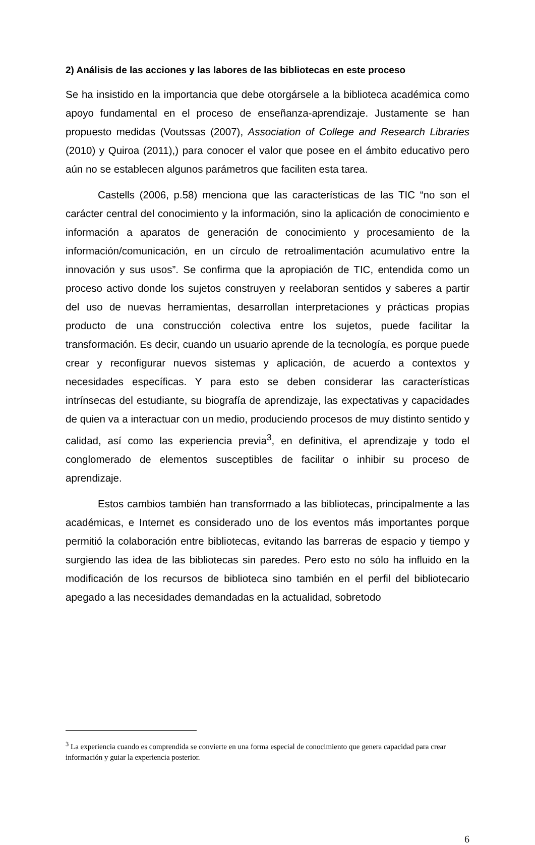2) Análisis de las acciones y las labores de las bibliotecas en este proceso
Se ha insistido en la importancia que debe otorgársele a la biblioteca académica como apoyo fundamental en el proceso de enseñanza-aprendizaje. Justamente se han propuesto medidas (Voutssas (2007), Association of College and Research Libraries (2010) y Quiroa (2011),) para conocer el valor que posee en el ámbito educativo pero aún no se establecen algunos parámetros que faciliten esta tarea.
Castells (2006, p.58) menciona que las características de las TIC “no son el carácter central del conocimiento y la información, sino la aplicación de conocimiento e información a aparatos de generación de conocimiento y procesamiento de la información/comunicación, en un círculo de retroalimentación acumulativo entre la innovación y sus usos”. Se confirma que la apropiación de TIC, entendida como un proceso activo donde los sujetos construyen y reelaboran sentidos y saberes a partir del uso de nuevas herramientas, desarrollan interpretaciones y prácticas propias producto de una construcción colectiva entre los sujetos, puede facilitar la transformación. Es decir, cuando un usuario aprende de la tecnología, es porque puede crear y reconfigurar nuevos sistemas y aplicación, de acuerdo a contextos y necesidades específicas. Y para esto se deben considerar las características intrínsecas del estudiante, su biografía de aprendizaje, las expectativas y capacidades de quien va a interactuar con un medio, produciendo procesos de muy distinto sentido y calidad, así como las experiencia previa<sup>3</sup>, en definitiva, el aprendizaje y todo el conglomerado de elementos susceptibles de facilitar o inhibir su proceso de aprendizaje.
Estos cambios también han transformado a las bibliotecas, principalmente a las académicas, e Internet es considerado uno de los eventos más importantes porque permitió la colaboración entre bibliotecas, evitando las barreras de espacio y tiempo y surgiendo las idea de las bibliotecas sin paredes. Pero esto no sólo ha influido en la modificación de los recursos de biblioteca sino también en el perfil del bibliotecario apegado a las necesidades demandadas en la actualidad, sobretodo
<sup>3</sup> La experiencia cuando es comprendida se convierte en una forma especial de conocimiento que genera capacidad para crear información y guiar la experiencia posterior.
6